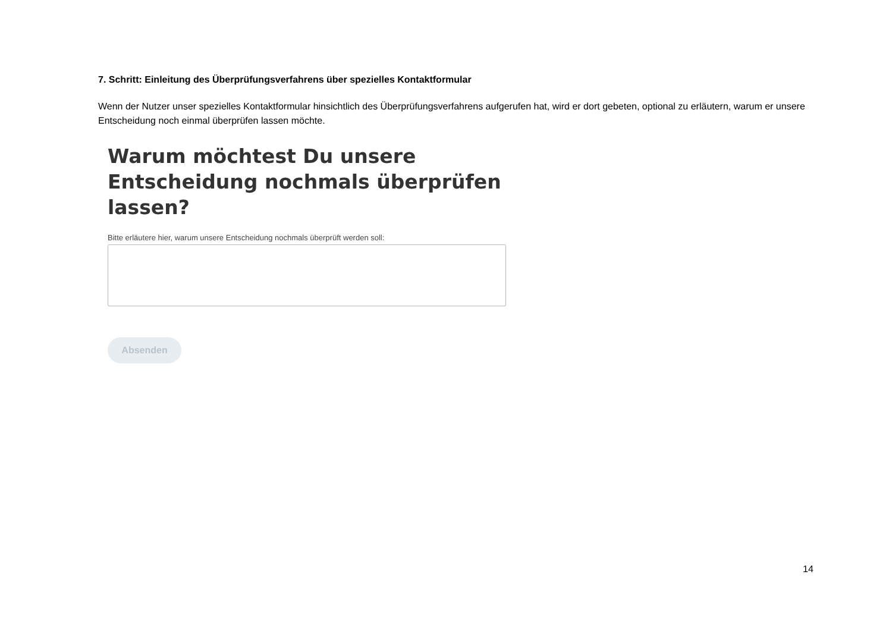7. Schritt: Einleitung des Überprüfungsverfahrens über spezielles Kontaktformular
Wenn der Nutzer unser spezielles Kontaktformular hinsichtlich des Überprüfungsverfahrens aufgerufen hat, wird er dort gebeten, optional zu erläutern, warum er unsere Entscheidung noch einmal überprüfen lassen möchte.
Warum möchtest Du unsere Entscheidung nochmals überprüfen lassen?
Bitte erläutere hier, warum unsere Entscheidung nochmals überprüft werden soll:
Absenden
14